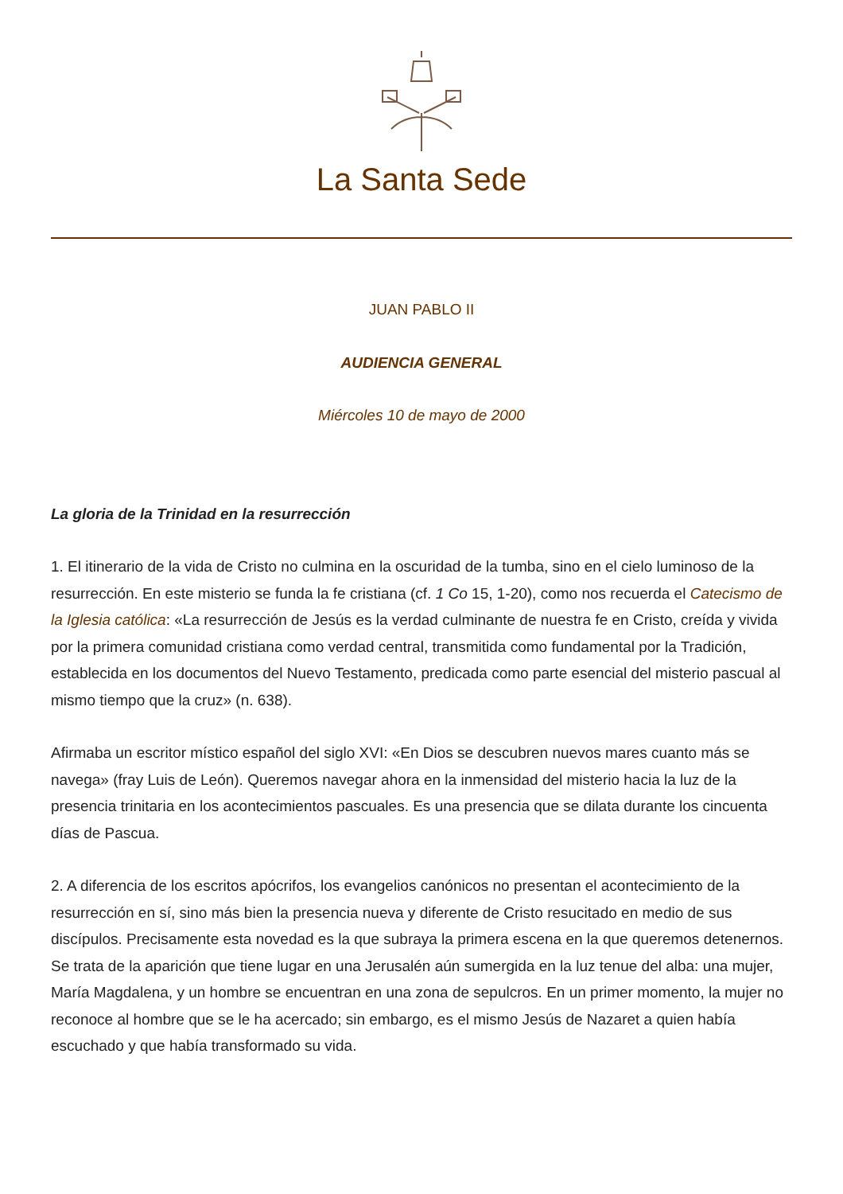La Santa Sede
JUAN PABLO II
AUDIENCIA GENERAL
Miércoles 10 de mayo de 2000
La gloria de la Trinidad en la resurrección
1. El itinerario de la vida de Cristo no culmina en la oscuridad de la tumba, sino en el cielo luminoso de la resurrección. En este misterio se funda la fe cristiana (cf. 1 Co 15, 1-20), como nos recuerda el Catecismo de la Iglesia católica: «La resurrección de Jesús es la verdad culminante de nuestra fe en Cristo, creída y vivida por la primera comunidad cristiana como verdad central, transmitida como fundamental por la Tradición, establecida en los documentos del Nuevo Testamento, predicada como parte esencial del misterio pascual al mismo tiempo que la cruz» (n. 638).
Afirmaba un escritor místico español del siglo XVI: «En Dios se descubren nuevos mares cuanto más se navega» (fray Luis de León). Queremos navegar ahora en la inmensidad del misterio hacia la luz de la presencia trinitaria en los acontecimientos pascuales. Es una presencia que se dilata durante los cincuenta días de Pascua.
2. A diferencia de los escritos apócrifos, los evangelios canónicos no presentan el acontecimiento de la resurrección en sí, sino más bien la presencia nueva y diferente de Cristo resucitado en medio de sus discípulos. Precisamente esta novedad es la que subraya la primera escena en la que queremos detenernos. Se trata de la aparición que tiene lugar en una Jerusalén aún sumergida en la luz tenue del alba: una mujer, María Magdalena, y un hombre se encuentran en una zona de sepulcros. En un primer momento, la mujer no reconoce al hombre que se le ha acercado; sin embargo, es el mismo Jesús de Nazaret a quien había escuchado y que había transformado su vida.